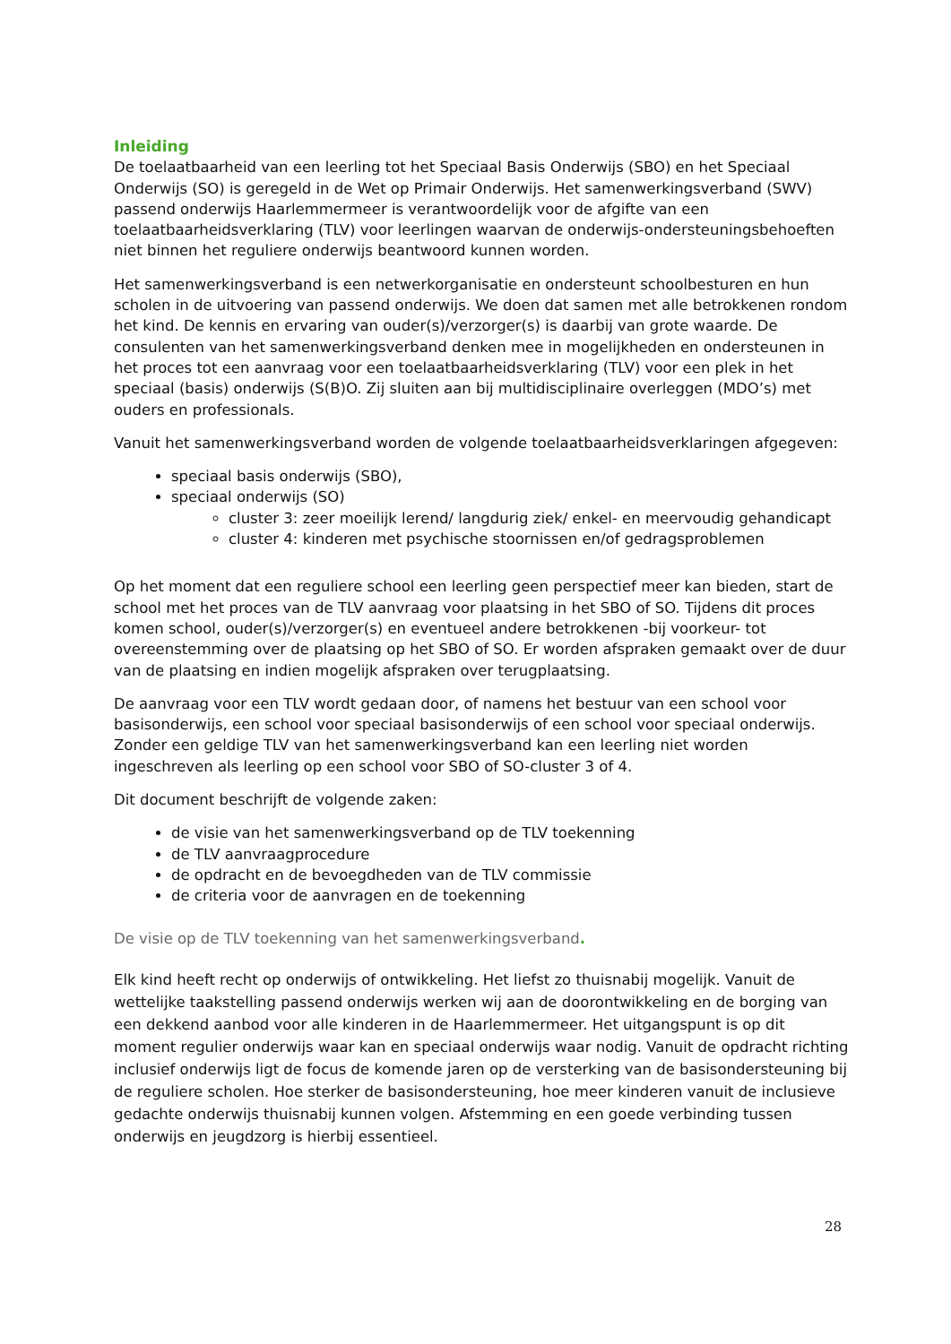Inleiding
De toelaatbaarheid van een leerling tot het Speciaal Basis Onderwijs (SBO) en het Speciaal Onderwijs (SO) is geregeld in de Wet op Primair Onderwijs. Het samenwerkingsverband (SWV) passend onderwijs Haarlemmermeer is verantwoordelijk voor de afgifte van een toelaatbaarheidsverklaring (TLV) voor leerlingen waarvan de onderwijs-ondersteuningsbehoeften niet binnen het reguliere onderwijs beantwoord kunnen worden.
Het samenwerkingsverband is een netwerkorganisatie en ondersteunt schoolbesturen en hun scholen in de uitvoering van passend onderwijs. We doen dat samen met alle betrokkenen rondom het kind. De kennis en ervaring van ouder(s)/verzorger(s) is daarbij van grote waarde. De consulenten van het samenwerkingsverband denken mee in mogelijkheden en ondersteunen in het proces tot een aanvraag voor een toelaatbaarheidsverklaring (TLV) voor een plek in het speciaal (basis) onderwijs (S(B)O. Zij sluiten aan bij multidisciplinaire overleggen (MDO’s) met ouders en professionals.
Vanuit het samenwerkingsverband worden de volgende toelaatbaarheidsverklaringen afgegeven:
speciaal basis onderwijs (SBO),
speciaal onderwijs (SO)
cluster 3: zeer moeilijk lerend/ langdurig ziek/ enkel- en meervoudig gehandicapt
cluster 4: kinderen met psychische stoornissen en/of gedragsproblemen
Op het moment dat een reguliere school een leerling geen perspectief meer kan bieden, start de school met het proces van de TLV aanvraag voor plaatsing in het SBO of SO. Tijdens dit proces komen school, ouder(s)/verzorger(s) en eventueel andere betrokkenen -bij voorkeur- tot overeenstemming over de plaatsing op het SBO of SO. Er worden afspraken gemaakt over de duur van de plaatsing en indien mogelijk afspraken over terugplaatsing.
De aanvraag voor een TLV wordt gedaan door, of namens het bestuur van een school voor basisonderwijs, een school voor speciaal basisonderwijs of een school voor speciaal onderwijs. Zonder een geldige TLV van het samenwerkingsverband kan een leerling niet worden ingeschreven als leerling op een school voor SBO of SO-cluster 3 of 4.
Dit document beschrijft de volgende zaken:
de visie van het samenwerkingsverband op de TLV toekenning
de TLV aanvraagprocedure
de opdracht en de bevoegdheden van de TLV commissie
de criteria voor de aanvragen en de toekenning
De visie op de TLV toekenning van het samenwerkingsverband.
Elk kind heeft recht op onderwijs of ontwikkeling. Het liefst zo thuisnabij mogelijk. Vanuit de wettelijke taakstelling passend onderwijs werken wij aan de doorontwikkeling en de borging van een dekkend aanbod voor alle kinderen in de Haarlemmermeer. Het uitgangspunt is op dit moment regulier onderwijs waar kan en speciaal onderwijs waar nodig. Vanuit de opdracht richting inclusief onderwijs ligt de focus de komende jaren op de versterking van de basisondersteuning bij de reguliere scholen. Hoe sterker de basisondersteuning, hoe meer kinderen vanuit de inclusieve gedachte onderwijs thuisnabij kunnen volgen. Afstemming en een goede verbinding tussen onderwijs en jeugdzorg is hierbij essentieel.
28